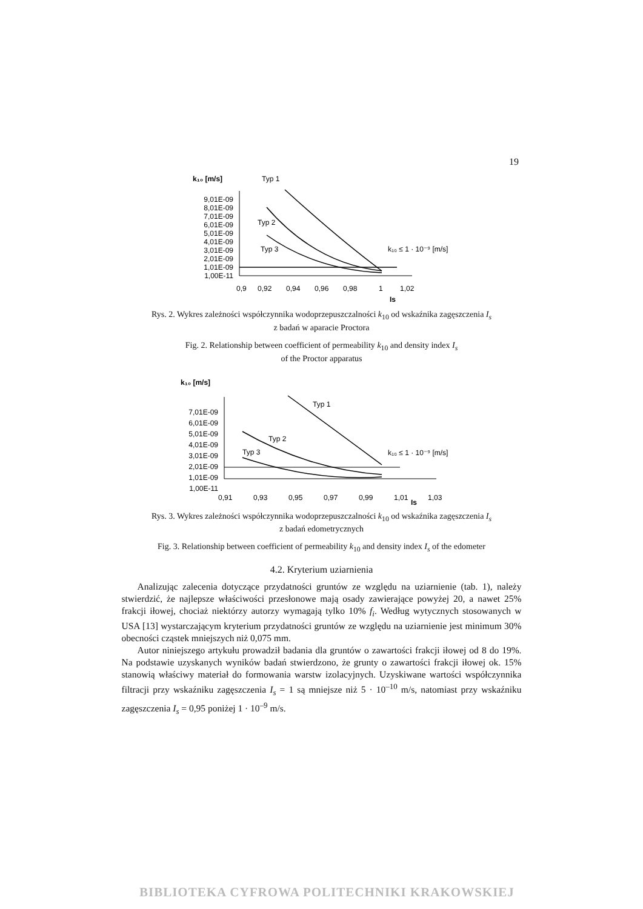19
k₁₀ [m/s]
Typ 1
9,01E-09
8,01E-09
7,01E-09
6,01E-09
5,01E-09
4,01E-09
3,01E-09
2,01E-09
1,01E-09
1,00E-11
Typ 2
Typ 3
k₁₀ ≤ 1 · 10⁻⁹ [m/s]
0,9
0,92
0,94
0,96
0,98
1
1,02
Is
Rys. 2. Wykres zależności współczynnika wodoprzepuszczalności k<sub>10</sub> od wskaźnika zagęszczenia I<sub>s</sub>
z badań w aparacie Proctora
Fig. 2. Relationship between coefficient of permeability k<sub>10</sub> and density index I<sub>s</sub>
of the Proctor apparatus
k₁₀ [m/s]
7,01E-09
6,01E-09
5,01E-09
4,01E-09
3,01E-09
2,01E-09
1,01E-09
1,00E-11
Typ 1
Typ 2
Typ 3
k₁₀ ≤ 1 · 10⁻⁹ [m/s]
0,91
0,93
0,95
0,97
0,99
1,01
1,03
Is
Rys. 3. Wykres zależności współczynnika wodoprzepuszczalności k<sub>10</sub> od wskaźnika zagęszczenia I<sub>s</sub>
z badań edometrycznych
Fig. 3. Relationship between coefficient of permeability k<sub>10</sub> and density index I<sub>s</sub> of the edometer
4.2. Kryterium uziarnienia
Analizując zalecenia dotyczące przydatności gruntów ze względu na uziarnienie (tab. 1), należy stwierdzić, że najlepsze właściwości przesłonowe mają osady zawierające powyżej 20, a nawet 25% frakcji iłowej, chociaż niektórzy autorzy wymagają tylko 10% f<sub>i</sub>. Według wytycznych stosowanych w USA [13] wystarczającym kryterium przydatności gruntów ze względu na uziarnienie jest minimum 30% obecności cząstek mniejszych niż 0,075 mm.
Autor niniejszego artykułu prowadził badania dla gruntów o zawartości frakcji iłowej od 8 do 19%. Na podstawie uzyskanych wyników badań stwierdzono, że grunty o zawartości frakcji iłowej ok. 15% stanowią właściwy materiał do formowania warstw izolacyjnych. Uzyskiwane wartości współczynnika filtracji przy wskaźniku zagęszczenia I<sub>s</sub> = 1 są mniejsze niż 5 · 10<sup>–10</sup> m/s, natomiast przy wskaźniku zagęszczenia I<sub>s</sub> = 0,95 poniżej 1 · 10<sup>–9</sup> m/s.
BIBLIOTEKA CYFROWA POLITECHNIKI KRAKOWSKIEJ